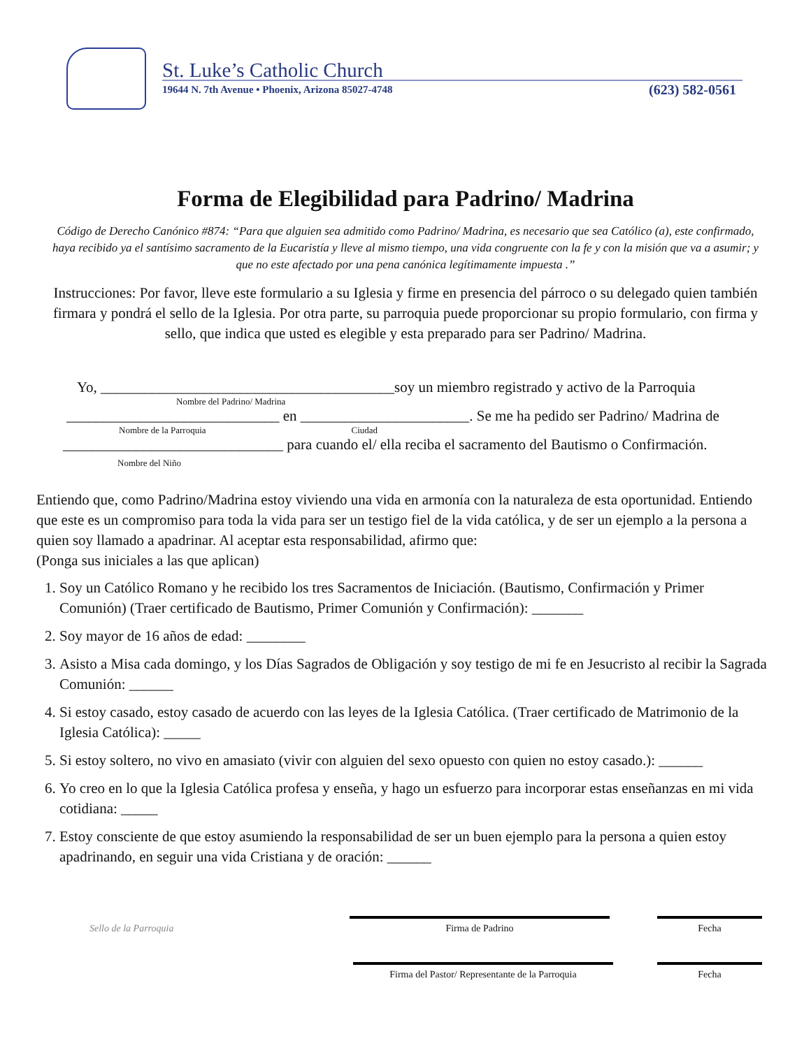St. Luke’s Catholic Church
19644 N. 7th Avenue • Phoenix, Arizona 85027-4748
(623) 582-0561
Forma de Elegibilidad para Padrino/ Madrina
Código de Derecho Canónico #874: “Para que alguien sea admitido como Padrino/ Madrina, es necesario que sea Católico (a), este confirmado, haya recibido ya el santísimo sacramento de la Eucaristía y lleve al mismo tiempo, una vida congruente con la fe y con la misión que va a asumir; y que no este afectado por una pena canónica legítimamente impuesta .”
Instrucciones: Por favor, lleve este formulario a su Iglesia y firme en presencia del párroco o su delegado quien también firmara y pondrá el sello de la Iglesia. Por otra parte, su parroquia puede proporcionar su propio formulario, con firma y sello, que indica que usted es elegible y esta preparado para ser Padrino/ Madrina.
Yo, ________________________________________soy un miembro registrado y activo de la Parroquia
Nombre del Padrino/ Madrina
_____________________________ en _______________________. Se me ha pedido ser Padrino/ Madrina de
Nombre de la Parroquia Ciudad
______________________________ para cuando el/ ella reciba el sacramento del Bautismo o Confirmación.
Nombre del Niño
Entiendo que, como Padrino/Madrina estoy viviendo una vida en armonía con la naturaleza de esta oportunidad. Entiendo que este es un compromiso para toda la vida para ser un testigo fiel de la vida católica, y de ser un ejemplo a la persona a quien soy llamado a apadrinar. Al aceptar esta responsabilidad, afirmo que:
(Ponga sus iniciales a las que aplican)
1. Soy un Católico Romano y he recibido los tres Sacramentos de Iniciación. (Bautismo, Confirmación y Primer Comunión) (Traer certificado de Bautismo, Primer Comunión y Confirmación): _______
2. Soy mayor de 16 años de edad: ________
3. Asisto a Misa cada domingo, y los Días Sagrados de Obligación y soy testigo de mi fe en Jesucristo al recibir la Sagrada Comunión: ______
4. Si estoy casado, estoy casado de acuerdo con las leyes de la Iglesia Católica. (Traer certificado de Matrimonio de la Iglesia Católica): _____
5. Si estoy soltero, no vivo en amasiato (vivir con alguien del sexo opuesto con quien no estoy casado.): ______
6. Yo creo en lo que la Iglesia Católica profesa y enseña, y hago un esfuerzo para incorporar estas enseñanzas en mi vida cotidiana: _____
7. Estoy consciente de que estoy asumiendo la responsabilidad de ser un buen ejemplo para la persona a quien estoy apadrinando, en seguir una vida Cristiana y de oración: ______
Sello de la Parroquia
Firma de Padrino Fecha
Firma del Pastor/ Representante de la Parroquia
Fecha